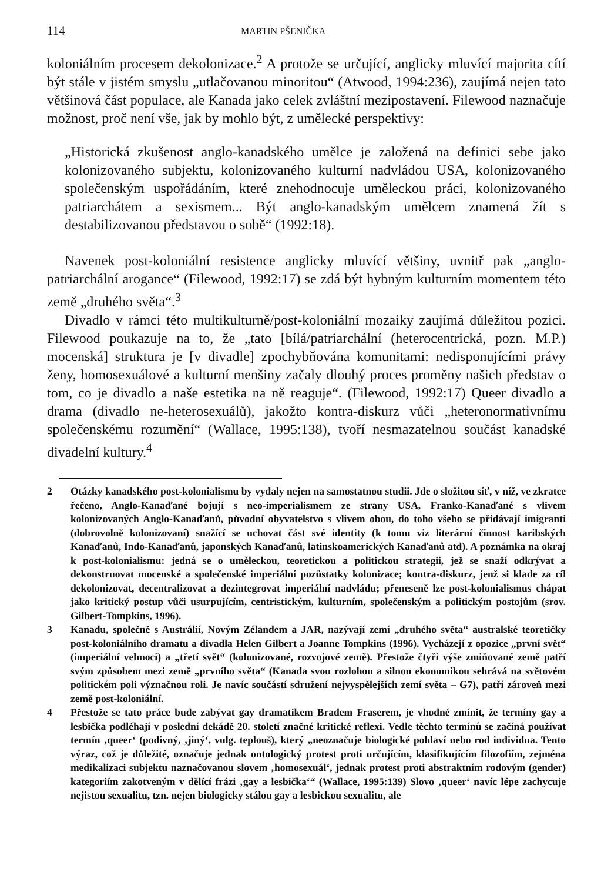114 MARTIN PŠENIČKA
koloniálním procesem dekolonizace.<sup>2</sup> A protože se určující, anglicky mluvící majorita cítí být stále v jistém smyslu „utlačovanou minoritou“ (Atwood, 1994:236), zaujímá nejen tato většinová část populace, ale Kanada jako celek zvláštní mezipostavení. Filewood naznačuje možnost, proč není vše, jak by mohlo být, z umělecké perspektivy:
„Historická zkušenost anglo-kanadského umělce je založená na definici sebe jako kolonizovaného subjektu, kolonizovaného kulturní nadvládou USA, kolonizovaného společenským uspořádáním, které znehodnocuje uměleckou práci, kolonizovaného patriarchátem a sexismem... Být anglo-kanadským umělcem znamená žít s destabilizovanou představou o sobě“ (1992:18).
Navenek post-koloniální resistence anglicky mluvící většiny, uvnitř pak „anglo-patriarchální arogance“ (Filewood, 1992:17) se zdá být hybným kulturním momentem této země „druhého světa“.<sup>3</sup>
Divadlo v rámci této multikulturně/post-koloniální mozaiky zaujímá důležitou pozici. Filewood poukazuje na to, že „tato [bílá/patriarchální (heterocentrická, pozn. M.P.) mocenská] struktura je [v divadle] zpochybňována komunitami: nedisponujícími právy ženy, homosexuálové a kulturní menšiny začaly dlouhý proces proměny našich představ o tom, co je divadlo a naše estetika na ně reaguje“. (Filewood, 1992:17) Queer divadlo a drama (divadlo ne-heterosexuálů), jakožto kontra-diskurz vůči „heteronormativnímu společenskému rozumění“ (Wallace, 1995:138), tvoří nesmazatelnou součást kanadské divadelní kultury.<sup>4</sup>
2 Otázky kanadského post-kolonialismu by vydaly nejen na samostatnou studii. Jde o složitou síť, v níž, ve zkratce řečeno, Anglo-Kanaďané bojují s neo-imperialismem ze strany USA, Franko-Kanaďané s vlivem kolonizovaných Anglo-Kanaďanů, původní obyvatelstvo s vlivem obou, do toho všeho se přidávají imigranti (dobrovolně kolonizovaní) snažící se uchovat část své identity (k tomu viz literární činnost karibských Kanaďanů, Indo-Kanaďanů, japonských Kanaďanů, latinskoamerických Kanaďanů atd). A poznámka na okraj k post-kolonialismu: jedná se o uměleckou, teoretickou a politickou strategii, jež se snaží odkrývat a dekonstruovat mocenské a společenské imperiální pozůstatky kolonizace; kontra-diskurz, jenž si klade za cíl dekolonizovat, decentralizovat a dezintegrovat imperiální nadvládu; přeneseně lze post-kolonialismus chápat jako kritický postup vůči usurpujícím, centristickým, kulturním, společenským a politickým postojům (srov. Gilbert-Tompkins, 1996).
3 Kanadu, společně s Austrálií, Novým Zélandem a JAR, nazývají zemí „druhého světa“ australské teoretičky post-koloniálního dramatu a divadla Helen Gilbert a Joanne Tompkins (1996). Vycházejí z opozice „první svět“ (imperiální velmoci) a „třetí svět“ (kolonizované, rozvojové země). Přestože čtyři výše zmiňované země patří svým způsobem mezi země „prvního světa“ (Kanada svou rozlohou a silnou ekonomikou sehrává na světovém politickém poli význačnou roli. Je navíc součástí sdružení nejvyspělejších zemí světa – G7), patří zároveň mezi země post-koloniální.
4 Přestože se tato práce bude zabývat gay dramatikem Bradem Fraserem, je vhodné zmínit, že termíny gay a lesbička podléhají v poslední dekádě 20. století značné kritické reflexi. Vedle těchto termínů se začíná používat termín ‚queer‘ (podivný, ‚jiný‘, vulg. teplouš), který „neoznačuje biologické pohlaví nebo rod individua. Tento výraz, což je důležité, označuje jednak ontologický protest proti určujícím, klasifikujícím filozofiím, zejména medikalizaci subjektu naznačovanou slovem ‚homosexuál‘, jednak protest proti abstraktním rodovým (gender) kategoriím zakotveným v dělící frázi ‚gay a lesbička‘“ (Wallace, 1995:139) Slovo ‚queer‘ navíc lépe zachycuje nejistou sexualitu, tzn. nejen biologicky stálou gay a lesbickou sexualitu, ale